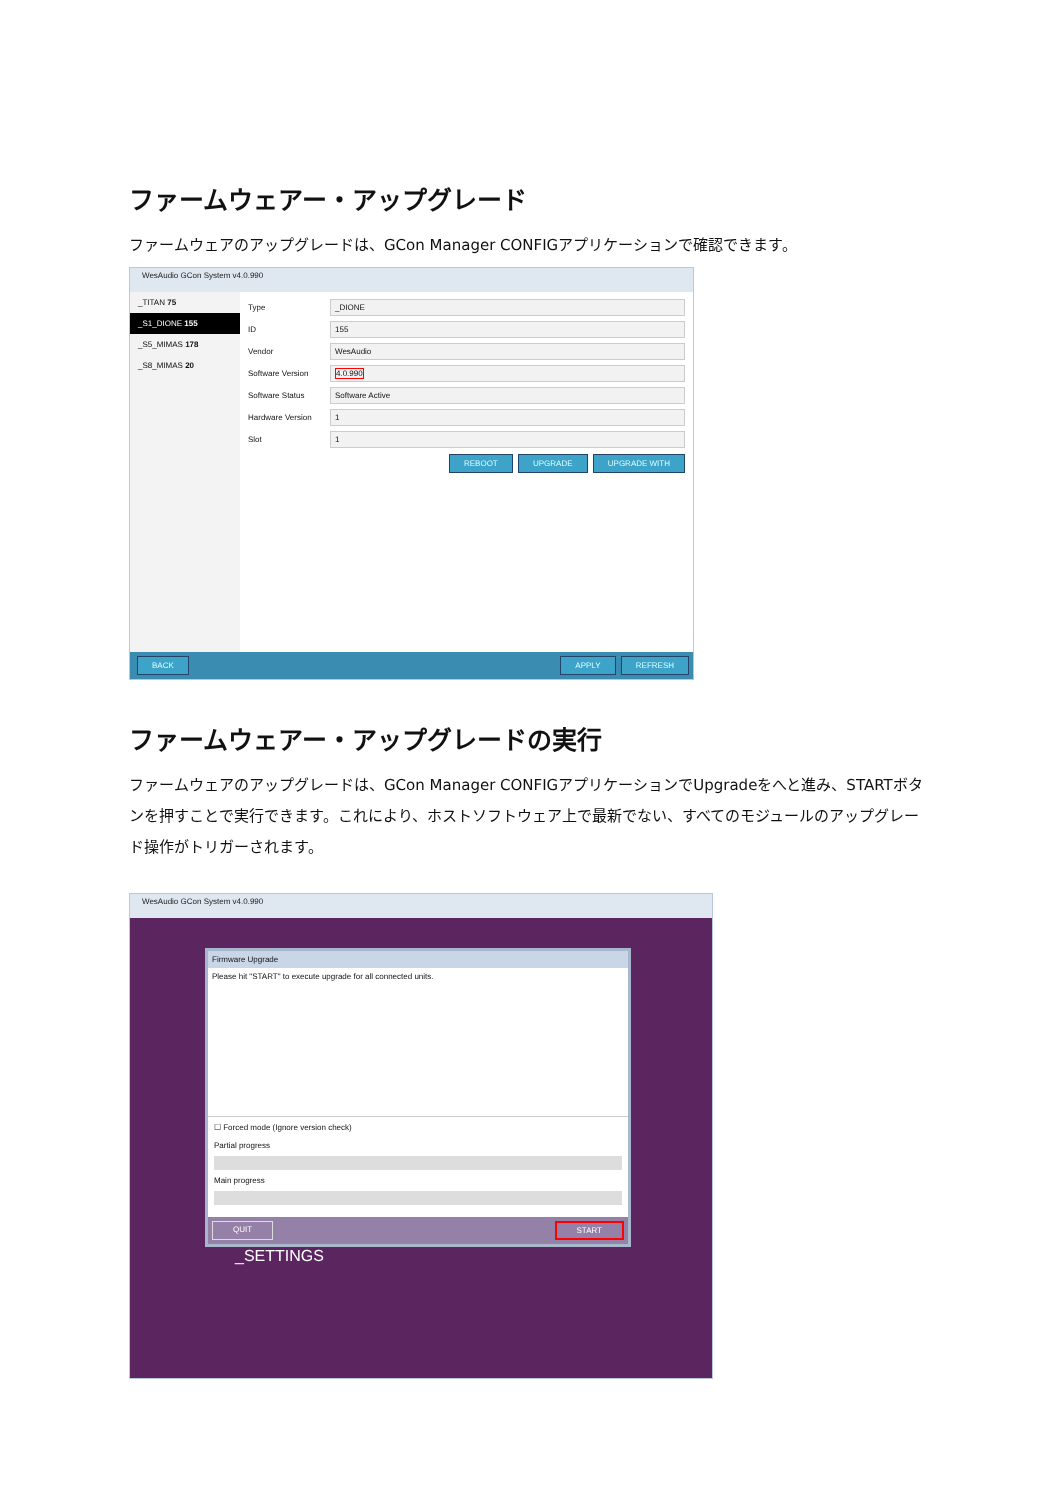ファームウェアー・アップグレード
ファームウェアのアップグレードは、GCon Manager CONFIGアプリケーションで確認できます。
WesAudio GCon System v4.0.990
_TITAN 75
_S1_DIONE 155
_S5_MIMAS 178
_S8_MIMAS 20
Type
_DIONE
ID
155
Vendor
WesAudio
Software Version
4.0.990
Software Status
Software Active
Hardware Version
1
Slot
1
REBOOT UPGRADE UPGRADE WITH
BACK APPLY REFRESH
ファームウェアー・アップグレードの実行
ファームウェアのアップグレードは、GCon Manager CONFIGアプリケーションでUpgradeをへと進み、STARTボタンを押すことで実行できます。これにより、ホストソフトウェア上で最新でない、すべてのモジュールのアップグレード操作がトリガーされます。
WesAudio GCon System v4.0.990
Firmware Upgrade
Please hit "START" to execute upgrade for all connected units.
☐ Forced mode (Ignore version check)
Partial progress
Main progress
QUIT START
_SETTINGS